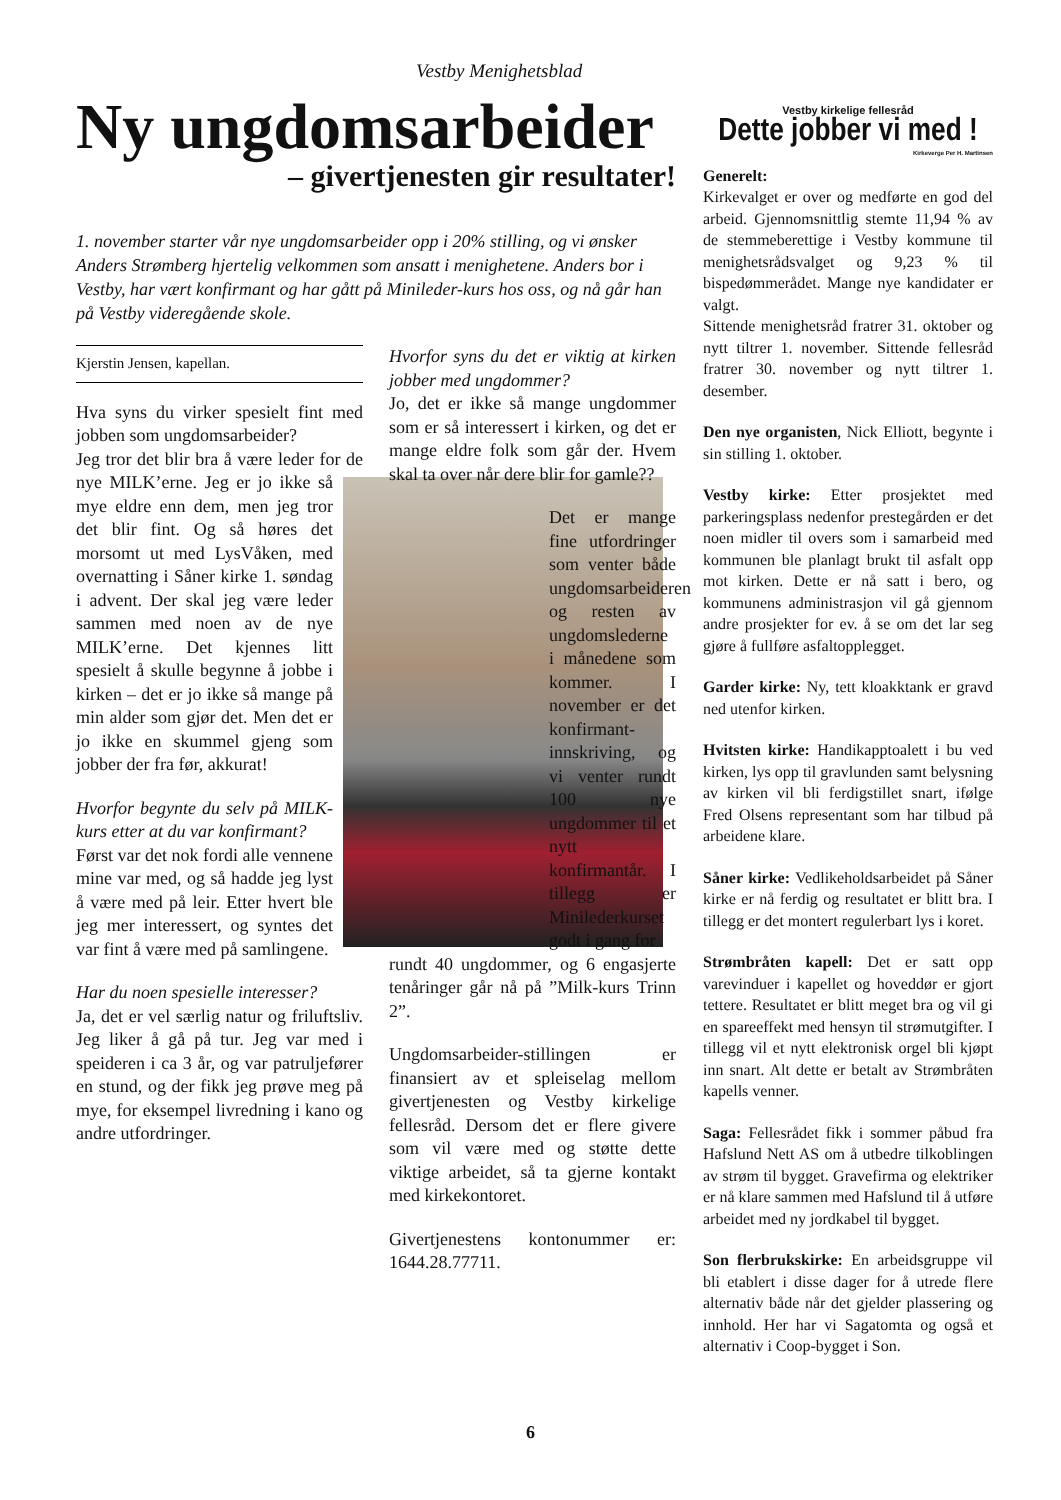Vestby Menighetsblad
Ny ungdomsarbeider
– givertjenesten gir resultater!
1. november starter vår nye ungdomsarbeider opp i 20% stilling, og vi ønsker Anders Strømberg hjertelig velkommen som ansatt i menighetene. Anders bor i Vestby, har vært konfirmant og har gått på Minileder-kurs hos oss, og nå går han på Vestby videregående skole.
Kjerstin Jensen, kapellan.
Hva syns du virker spesielt fint med jobben som ungdomsarbeider?
Jeg tror det blir bra å være leder for de nye MILK’erne. Jeg er jo ikke så mye eldre enn dem, men jeg tror det blir fint. Og så høres det morsomt ut med LysVåken, med overnatting i Såner kirke 1. søndag i advent. Der skal jeg være leder sammen med noen av de nye MILK’erne. Det kjennes litt spesielt å skulle begynne å jobbe i kirken – det er jo ikke så mange på min alder som gjør det. Men det er jo ikke en skummel gjeng som jobber der fra før, akkurat!
Hvorfor begynte du selv på MILK-kurs etter at du var konfirmant?
Først var det nok fordi alle vennene mine var med, og så hadde jeg lyst å være med på leir. Etter hvert ble jeg mer interessert, og syntes det var fint å være med på samlingene.
Har du noen spesielle interesser?
Ja, det er vel særlig natur og friluftsliv. Jeg liker å gå på tur. Jeg var med i speideren i ca 3 år, og var patruljefører en stund, og der fikk jeg prøve meg på mye, for eksempel livredning i kano og andre utfordringer.
Hvorfor syns du det er viktig at kirken jobber med ungdommer?
Jo, det er ikke så mange ungdommer som er så interessert i kirken, og det er mange eldre folk som går der. Hvem skal ta over når dere blir for gamle??
Det er mange fine utfordringer som venter både ungdomsarbeideren og resten av ungdomslederne i månedene som kommer. I november er det konfirmant-innskriving, og vi venter rundt 100 nye ungdommer til et nytt konfirmantår. I tillegg er Minilederkurset godt i gang for
rundt 40 ungdommer, og 6 engasjerte tenåringer går nå på ”Milk-kurs Trinn 2”.
Ungdomsarbeider-stillingen er finansiert av et spleiselag mellom givertjenesten og Vestby kirkelige fellesråd. Dersom det er flere givere som vil være med og støtte dette viktige arbeidet, så ta gjerne kontakt med kirkekontoret.
Givertjenestens kontonummer er: 1644.28.77711.
Vestby kirkelige fellesråd
Dette jobber vi med !
Kirkeverge Per H. Martinsen
Generelt:
Kirkevalget er over og medførte en god del arbeid. Gjennomsnittlig stemte 11,94 % av de stemmeberettige i Vestby kommune til menighetsrådsvalget og 9,23 % til bispedømmerådet. Mange nye kandidater er valgt.
Sittende menighetsråd fratrer 31. oktober og nytt tiltrer 1. november. Sittende fellesråd fratrer 30. november og nytt tiltrer 1. desember.
Den nye organisten, Nick Elliott, begynte i sin stilling 1. oktober.
Vestby kirke: Etter prosjektet med parkeringsplass nedenfor prestegården er det noen midler til overs som i samarbeid med kommunen ble planlagt brukt til asfalt opp mot kirken. Dette er nå satt i bero, og kommunens administrasjon vil gå gjennom andre prosjekter for ev. å se om det lar seg gjøre å fullføre asfaltopplegget.
Garder kirke: Ny, tett kloakktank er gravd ned utenfor kirken.
Hvitsten kirke: Handikapptoalett i bu ved kirken, lys opp til gravlunden samt belysning av kirken vil bli ferdigstillet snart, ifølge Fred Olsens representant som har tilbud på arbeidene klare.
Såner kirke: Vedlikeholdsarbeidet på Såner kirke er nå ferdig og resultatet er blitt bra. I tillegg er det montert regulerbart lys i koret.
Strømbråten kapell: Det er satt opp varevinduer i kapellet og hoveddør er gjort tettere. Resultatet er blitt meget bra og vil gi en spareeffekt med hensyn til strømutgifter. I tillegg vil et nytt elektronisk orgel bli kjøpt inn snart. Alt dette er betalt av Strømbråten kapells venner.
Saga: Fellesrådet fikk i sommer påbud fra Hafslund Nett AS om å utbedre tilkoblingen av strøm til bygget. Gravefirma og elektriker er nå klare sammen med Hafslund til å utføre arbeidet med ny jordkabel til bygget.
Son flerbrukskirke: En arbeidsgruppe vil bli etablert i disse dager for å utrede flere alternativ både når det gjelder plassering og innhold. Her har vi Sagatomta og også et alternativ i Coop-bygget i Son.
6